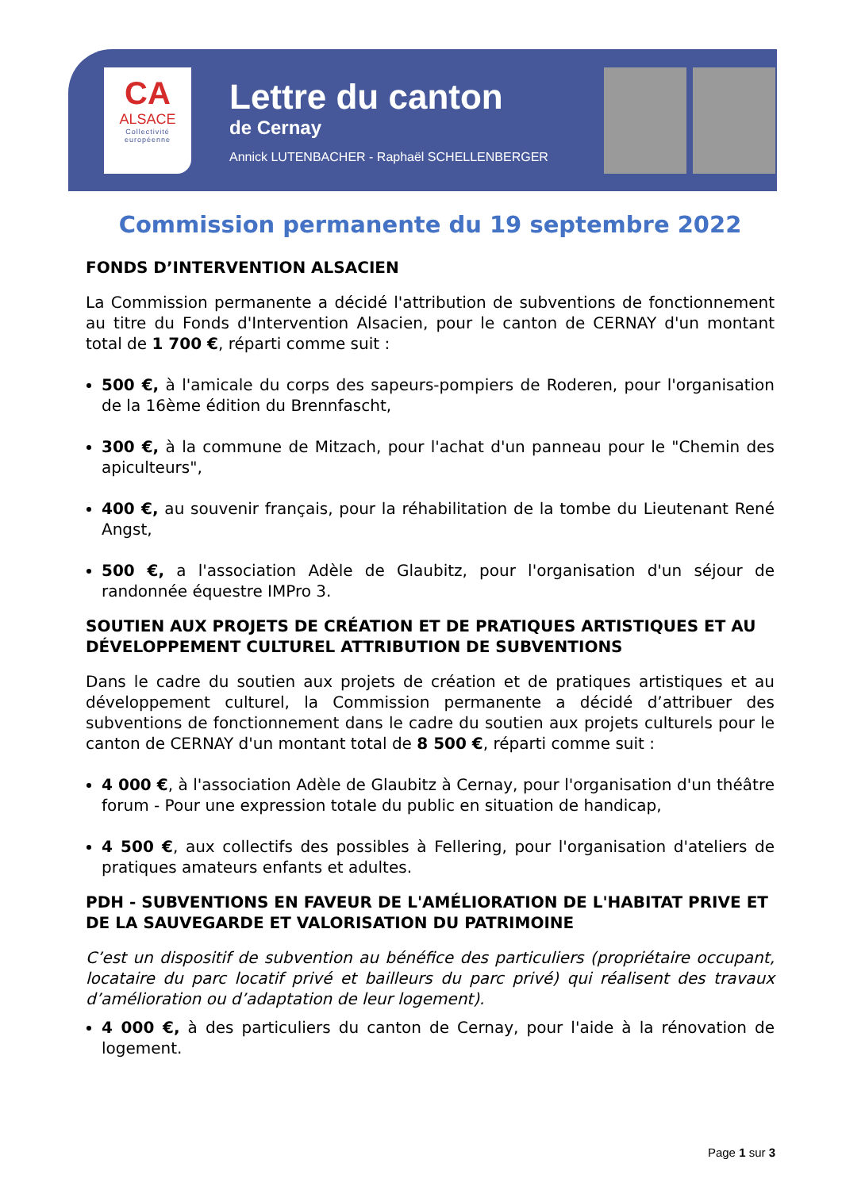CA
ALSACE
Collectivité
européenne
Lettre du canton
de Cernay
Annick LUTENBACHER - Raphaël SCHELLENBERGER
Commission permanente du 19 septembre 2022
FONDS D’INTERVENTION ALSACIEN
La Commission permanente a décidé l'attribution de subventions de fonctionnement au titre du Fonds d'Intervention Alsacien, pour le canton de CERNAY d'un montant total de 1 700 €, réparti comme suit :
500 €, à l'amicale du corps des sapeurs-pompiers de Roderen, pour l'organisation de la 16ème édition du Brennfascht,
300 €, à la commune de Mitzach, pour l'achat d'un panneau pour le "Chemin des apiculteurs",
400 €, au souvenir français, pour la réhabilitation de la tombe du Lieutenant René Angst,
500 €, a l'association Adèle de Glaubitz, pour l'organisation d'un séjour de randonnée équestre IMPro 3.
SOUTIEN AUX PROJETS DE CRÉATION ET DE PRATIQUES ARTISTIQUES ET AU DÉVELOPPEMENT CULTUREL ATTRIBUTION DE SUBVENTIONS
Dans le cadre du soutien aux projets de création et de pratiques artistiques et au développement culturel, la Commission permanente a décidé d’attribuer des subventions de fonctionnement dans le cadre du soutien aux projets culturels pour le canton de CERNAY d'un montant total de 8 500 €, réparti comme suit :
4 000 €, à l'association Adèle de Glaubitz à Cernay, pour l'organisation d'un théâtre forum - Pour une expression totale du public en situation de handicap,
4 500 €, aux collectifs des possibles à Fellering, pour l'organisation d'ateliers de pratiques amateurs enfants et adultes.
PDH - SUBVENTIONS EN FAVEUR DE L'AMÉLIORATION DE L'HABITAT PRIVE ET DE LA SAUVEGARDE ET VALORISATION DU PATRIMOINE
C’est un dispositif de subvention au bénéfice des particuliers (propriétaire occupant, locataire du parc locatif privé et bailleurs du parc privé) qui réalisent des travaux d’amélioration ou d’adaptation de leur logement).
4 000 €, à des particuliers du canton de Cernay, pour l'aide à la rénovation de logement.
Page 1 sur 3